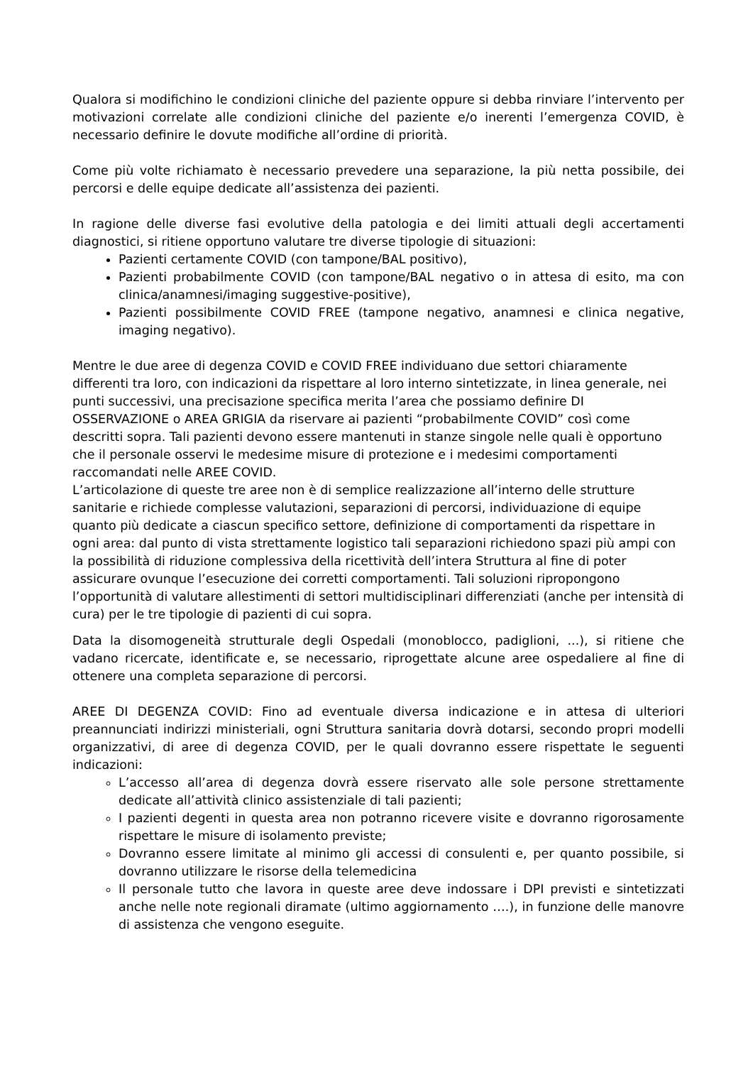Qualora si modifichino le condizioni cliniche del paziente oppure si debba rinviare l’intervento per motivazioni correlate alle condizioni cliniche del paziente e/o inerenti l’emergenza COVID, è necessario definire le dovute modifiche all’ordine di priorità.
Come più volte richiamato è necessario prevedere una separazione, la più netta possibile, dei percorsi e delle equipe dedicate all’assistenza dei pazienti.
In ragione delle diverse fasi evolutive della patologia e dei limiti attuali degli accertamenti diagnostici, si ritiene opportuno valutare tre diverse tipologie di situazioni:
Pazienti certamente COVID (con tampone/BAL positivo),
Pazienti probabilmente COVID (con tampone/BAL negativo o in attesa di esito, ma con clinica/anamnesi/imaging suggestive-positive),
Pazienti possibilmente COVID FREE (tampone negativo, anamnesi e clinica negative, imaging negativo).
Mentre le due aree di degenza COVID e COVID FREE individuano due settori chiaramente differenti tra loro, con indicazioni da rispettare al loro interno sintetizzate, in linea generale, nei punti successivi, una precisazione specifica merita l’area che possiamo definire DI OSSERVAZIONE o AREA GRIGIA da riservare ai pazienti “probabilmente COVID” così come descritti sopra. Tali pazienti devono essere mantenuti in stanze singole nelle quali è opportuno che il personale osservi le medesime misure di protezione e i medesimi comportamenti raccomandati nelle AREE COVID.
L’articolazione di queste tre aree non è di semplice realizzazione all’interno delle strutture sanitarie e richiede complesse valutazioni, separazioni di percorsi, individuazione di equipe quanto più dedicate a ciascun specifico settore, definizione di comportamenti da rispettare in ogni area: dal punto di vista strettamente logistico tali separazioni richiedono spazi più ampi con la possibilità di riduzione complessiva della ricettività dell’intera Struttura al fine di poter assicurare ovunque l’esecuzione dei corretti comportamenti. Tali soluzioni ripropongono l’opportunità di valutare allestimenti di settori multidisciplinari differenziati (anche per intensità di cura) per le tre tipologie di pazienti di cui sopra.
Data la disomogeneità strutturale degli Ospedali (monoblocco, padiglioni, ...), si ritiene che vadano ricercate, identificate e, se necessario, riprogettate alcune aree ospedaliere al fine di ottenere una completa separazione di percorsi.
AREE DI DEGENZA COVID: Fino ad eventuale diversa indicazione e in attesa di ulteriori preannunciati indirizzi ministeriali, ogni Struttura sanitaria dovrà dotarsi, secondo propri modelli organizzativi, di aree di degenza COVID, per le quali dovranno essere rispettate le seguenti indicazioni:
L’accesso all’area di degenza dovrà essere riservato alle sole persone strettamente dedicate all’attività clinico assistenziale di tali pazienti;
I pazienti degenti in questa area non potranno ricevere visite e dovranno rigorosamente rispettare le misure di isolamento previste;
Dovranno essere limitate al minimo gli accessi di consulenti e, per quanto possibile, si dovranno utilizzare le risorse della telemedicina
Il personale tutto che lavora in queste aree deve indossare i DPI previsti e sintetizzati anche nelle note regionali diramate (ultimo aggiornamento ….), in funzione delle manovre di assistenza che vengono eseguite.